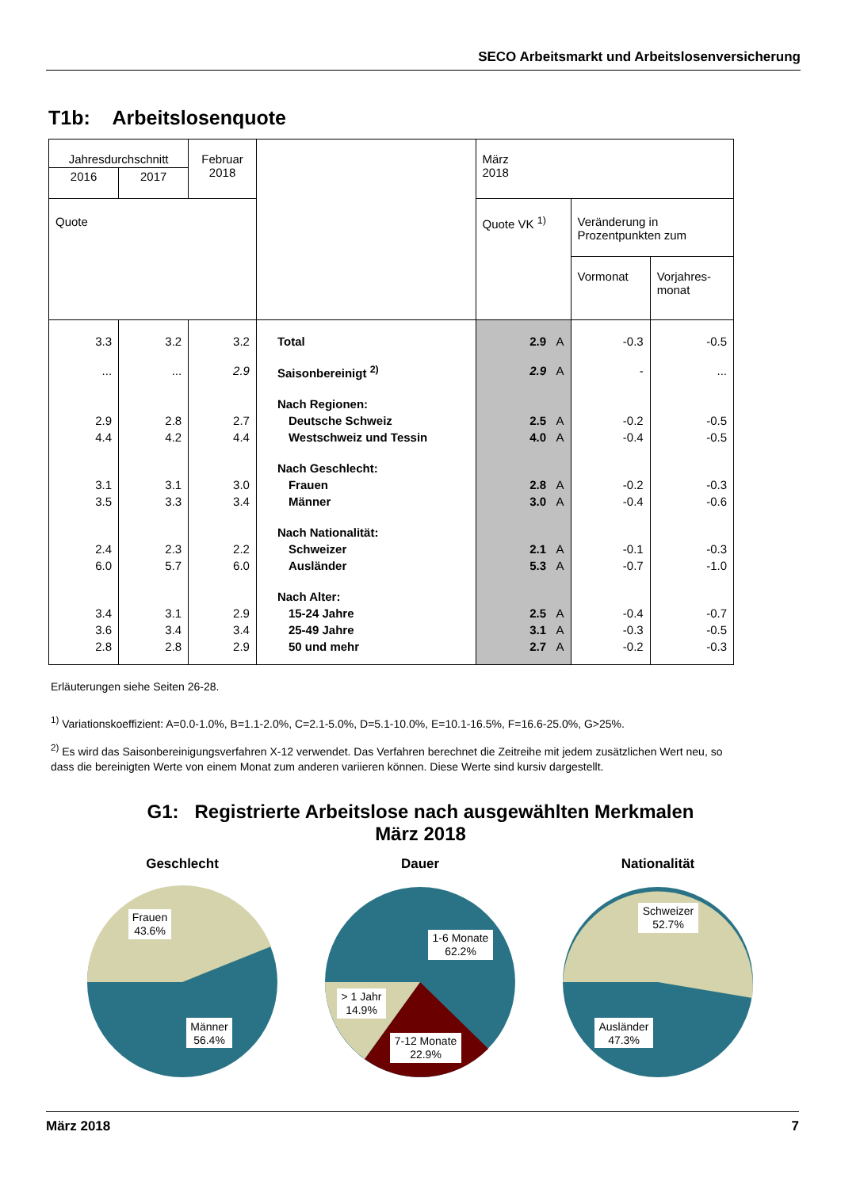SECO Arbeitsmarkt und Arbeitslosenversicherung
T1b: Arbeitslosenquote
| Jahresdurchschnitt | | Februar 2018 | | März 2018 | | |
| --- | --- | --- | --- | --- | --- | --- |
| 2016 | 2017 | | | | | |
| Quote | | | | Quote VK <sup>1)</sup> | Veränderung in Prozentpunkten zum | |
| | | | | | Vormonat | Vorjahres- monat |
| 3.3 | 3.2 | 3.2 | Total | 2.9 A | -0.3 | -0.5 |
| ... | ... | 2.9 | Saisonbereinigt <sup>2)</sup> | 2.9 A | - | ... |
| | | | Nach Regionen: | | | |
| 2.9 | 2.8 | 2.7 | Deutsche Schweiz | 2.5 A | -0.2 | -0.5 |
| 4.4 | 4.2 | 4.4 | Westschweiz und Tessin | 4.0 A | -0.4 | -0.5 |
| | | | Nach Geschlecht: | | | |
| 3.1 | 3.1 | 3.0 | Frauen | 2.8 A | -0.2 | -0.3 |
| 3.5 | 3.3 | 3.4 | Männer | 3.0 A | -0.4 | -0.6 |
| | | | Nach Nationalität: | | | |
| 2.4 | 2.3 | 2.2 | Schweizer | 2.1 A | -0.1 | -0.3 |
| 6.0 | 5.7 | 6.0 | Ausländer | 5.3 A | -0.7 | -1.0 |
| | | | Nach Alter: | | | |
| 3.4 | 3.1 | 2.9 | 15-24 Jahre | 2.5 A | -0.4 | -0.7 |
| 3.6 | 3.4 | 3.4 | 25-49 Jahre | 3.1 A | -0.3 | -0.5 |
| 2.8 | 2.8 | 2.9 | 50 und mehr | 2.7 A | -0.2 | -0.3 |
Erläuterungen siehe Seiten 26-28.
<sup>1)</sup> Variationskoeffizient: A=0.0-1.0%, B=1.1-2.0%, C=2.1-5.0%, D=5.1-10.0%, E=10.1-16.5%, F=16.6-25.0%, G>25%.
<sup>2)</sup> Es wird das Saisonbereinigungsverfahren X-12 verwendet. Das Verfahren berechnet die Zeitreihe mit jedem zusätzlichen Wert neu, so dass die bereinigten Werte von einem Monat zum anderen variieren können. Diese Werte sind kursiv dargestellt.
G1: Registrierte Arbeitslose nach ausgewählten Merkmalen
März 2018
Geschlecht
Frauen
43.6%
Männer
56.4%
Dauer
1-6 Monate
62.2%
> 1 Jahr
14.9%
7-12 Monate
22.9%
Nationalität
Schweizer
52.7%
Ausländer
47.3%
März 2018 7